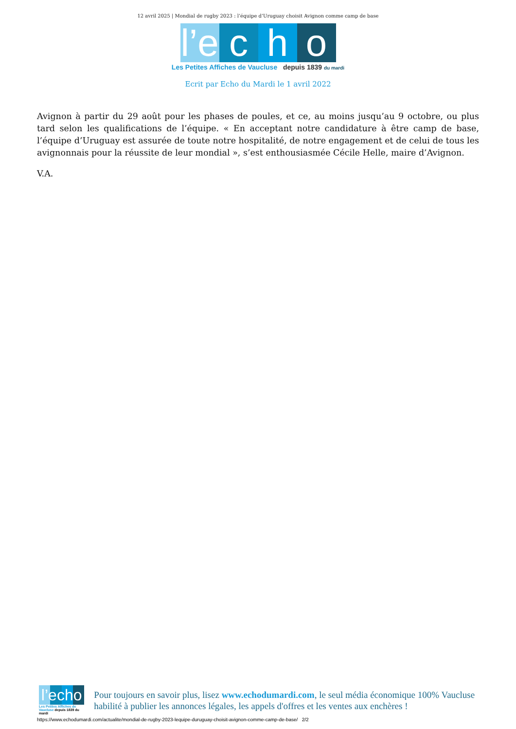12 avril 2025 | Mondial de rugby 2023 : l’équipe d’Uruguay choisit Avignon comme camp de base
l’e c h o
Les Petites Affiches de Vaucluse depuis 1839 du mardi
Ecrit par Echo du Mardi le 1 avril 2022
Avignon à partir du 29 août pour les phases de poules, et ce, au moins jusqu’au 9 octobre, ou plus tard selon les qualifications de l’équipe. « En acceptant notre candidature à être camp de base, l’équipe d’Uruguay est assurée de toute notre hospitalité, de notre engagement et de celui de tous les avignonnais pour la réussite de leur mondial », s’est enthousiasmée Cécile Helle, maire d’Avignon.
V.A.
l’echo
Les Petites Affiches de Vaucluse depuis 1839 du mardi
Pour toujours en savoir plus, lisez www.echodumardi.com, le seul média économique 100% Vaucluse habilité à publier les annonces légales, les appels d'offres et les ventes aux enchères !
https://www.echodumardi.com/actualite/mondial-de-rugby-2023-lequipe-duruguay-choisit-avignon-comme-camp-de-base/ 2/2